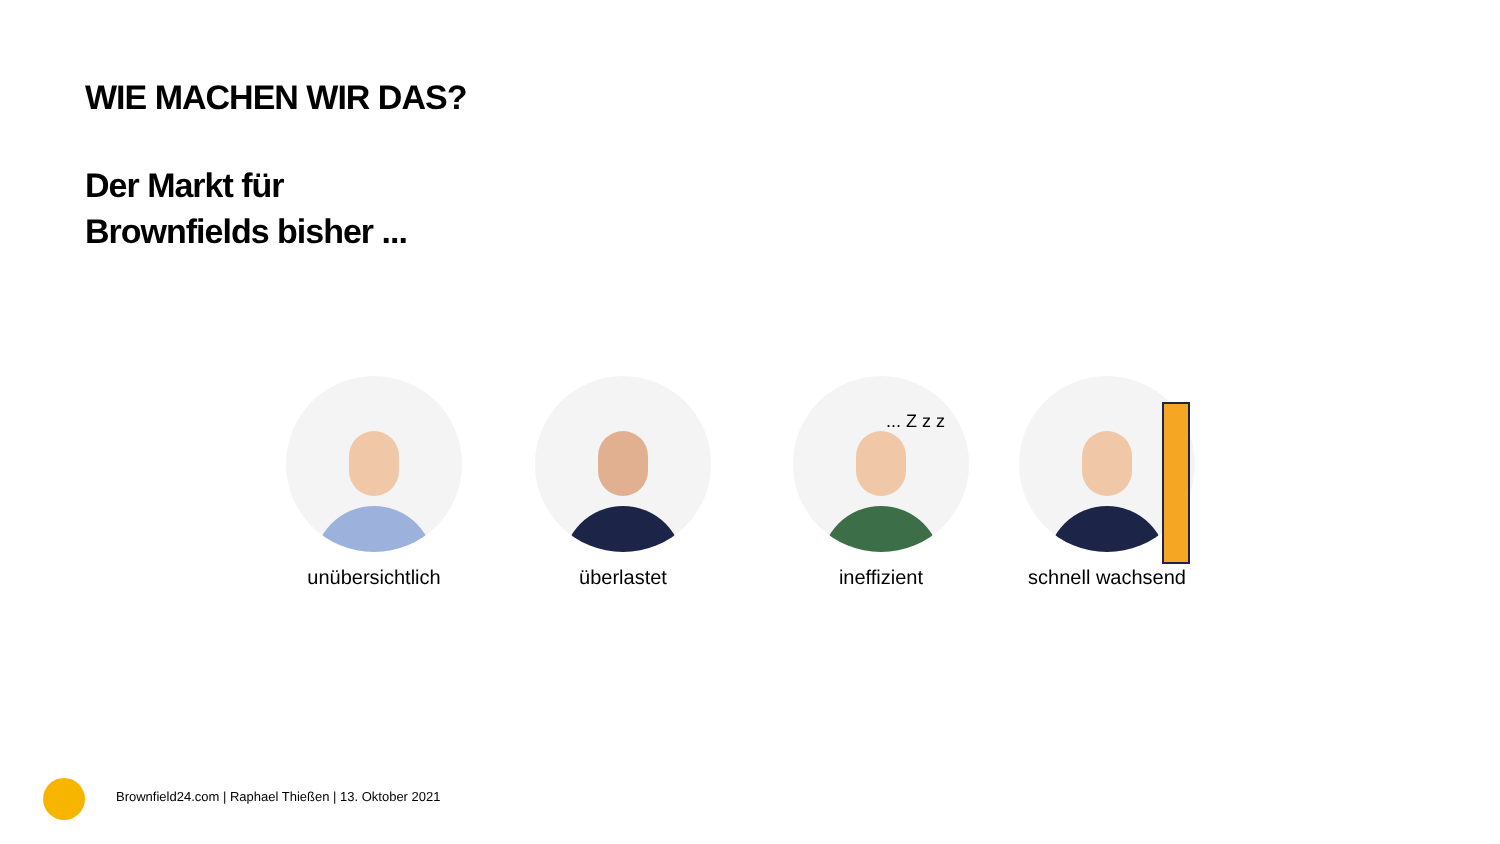WIE MACHEN WIR DAS?
Der Markt für
Brownfields bisher ...
unübersichtlich überlastet
... Z z z
ineffizient
schnell wachsend
Brownfield24.com | Raphael Thießen | 13. Oktober 2021